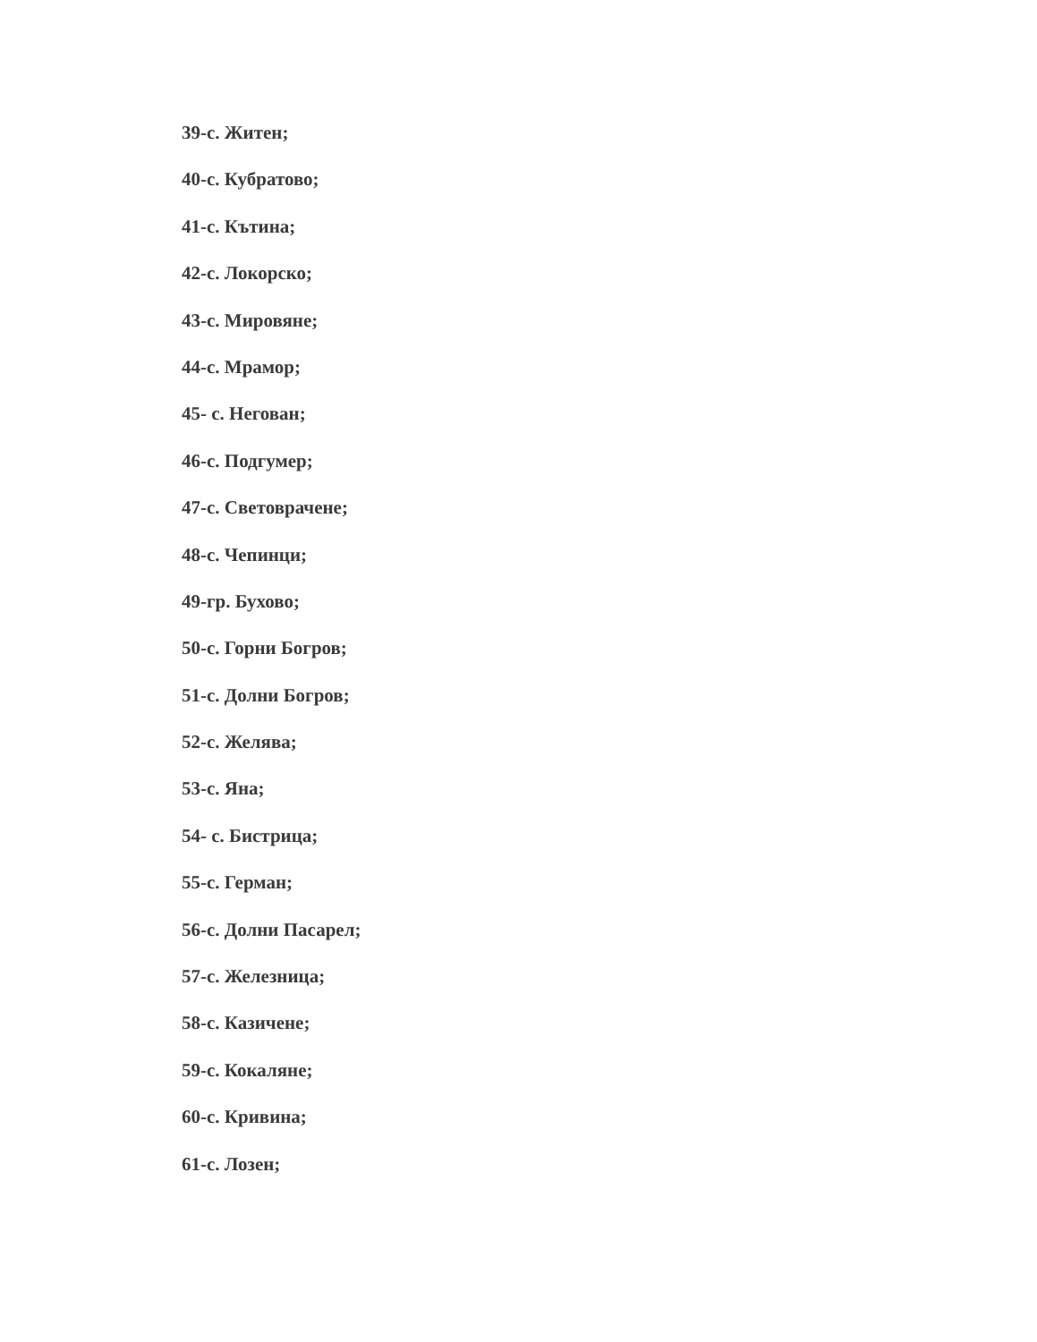39-с. Житен;
40-с. Кубратово;
41-с. Кътина;
42-с. Локорско;
43-с. Мировяне;
44-с. Мрамор;
45- с. Негован;
46-с. Подгумер;
47-с. Световрачене;
48-с. Чепинци;
49-гр. Бухово;
50-с. Горни Богров;
51-с. Долни Богров;
52-с. Желява;
53-с. Яна;
54- с. Бистрица;
55-с. Герман;
56-с. Долни Пасарел;
57-с. Железница;
58-с. Казичене;
59-с. Кокаляне;
60-с. Кривина;
61-с. Лозен;